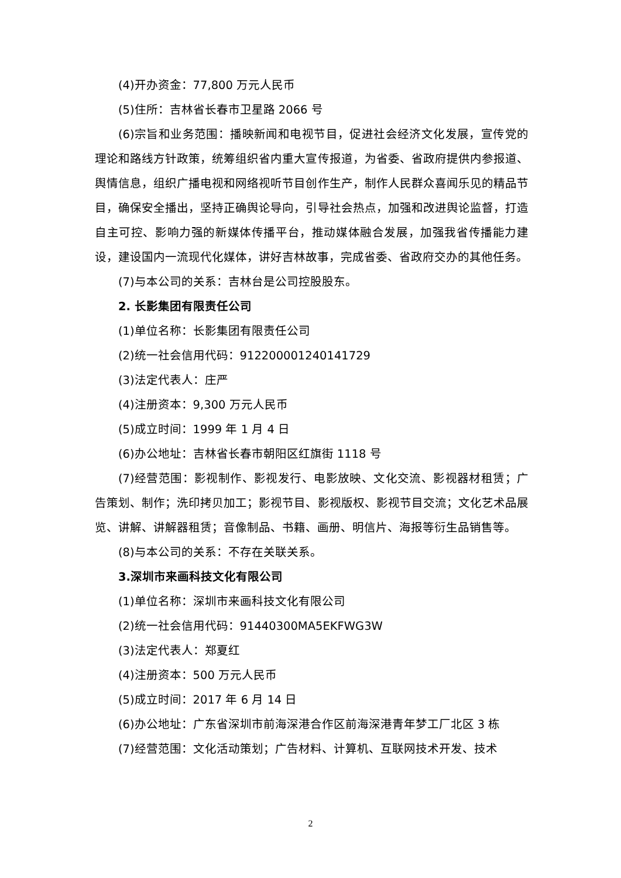(4)开办资金：77,800 万元人民币
(5)住所：吉林省长春市卫星路 2066 号
(6)宗旨和业务范围：播映新闻和电视节目，促进社会经济文化发展，宣传党的理论和路线方针政策，统筹组织省内重大宣传报道，为省委、省政府提供内参报道、舆情信息，组织广播电视和网络视听节目创作生产，制作人民群众喜闻乐见的精品节目，确保安全播出，坚持正确舆论导向，引导社会热点，加强和改进舆论监督，打造自主可控、影响力强的新媒体传播平台，推动媒体融合发展，加强我省传播能力建设，建设国内一流现代化媒体，讲好吉林故事，完成省委、省政府交办的其他任务。
(7)与本公司的关系：吉林台是公司控股股东。
2. 长影集团有限责任公司
(1)单位名称：长影集团有限责任公司
(2)统一社会信用代码：912200001240141729
(3)法定代表人：庄严
(4)注册资本：9,300 万元人民币
(5)成立时间：1999 年 1 月 4 日
(6)办公地址：吉林省长春市朝阳区红旗街 1118 号
(7)经营范围：影视制作、影视发行、电影放映、文化交流、影视器材租赁；广告策划、制作；洗印拷贝加工；影视节目、影视版权、影视节目交流；文化艺术品展览、讲解、讲解器租赁；音像制品、书籍、画册、明信片、海报等衍生品销售等。
(8)与本公司的关系：不存在关联关系。
3.深圳市来画科技文化有限公司
(1)单位名称：深圳市来画科技文化有限公司
(2)统一社会信用代码：91440300MA5EKFWG3W
(3)法定代表人：郑夏红
(4)注册资本：500 万元人民币
(5)成立时间：2017 年 6 月 14 日
(6)办公地址：广东省深圳市前海深港合作区前海深港青年梦工厂北区 3 栋
(7)经营范围：文化活动策划；广告材料、计算机、互联网技术开发、技术
2